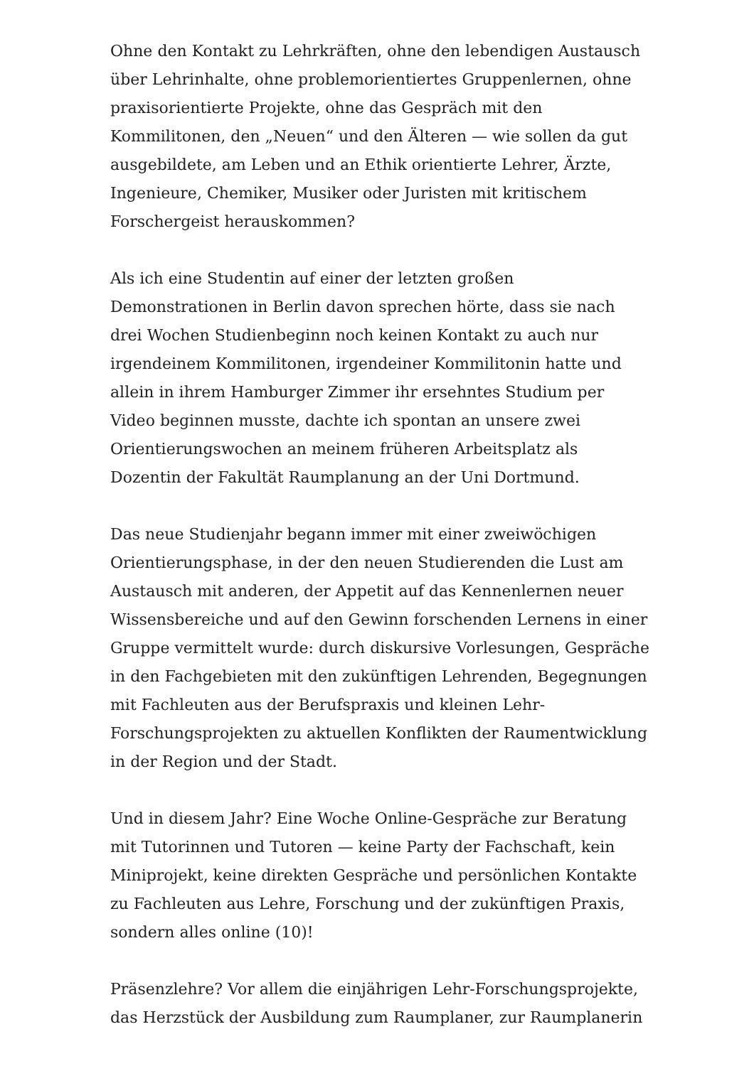Ohne den Kontakt zu Lehrkräften, ohne den lebendigen Austausch über Lehrinhalte, ohne problemorientiertes Gruppenlernen, ohne praxisorientierte Projekte, ohne das Gespräch mit den Kommilitonen, den „Neuen“ und den Älteren — wie sollen da gut ausgebildete, am Leben und an Ethik orientierte Lehrer, Ärzte, Ingenieure, Chemiker, Musiker oder Juristen mit kritischem Forschergeist herauskommen?
Als ich eine Studentin auf einer der letzten großen Demonstrationen in Berlin davon sprechen hörte, dass sie nach drei Wochen Studienbeginn noch keinen Kontakt zu auch nur irgendeinem Kommilitonen, irgendeiner Kommilitonin hatte und allein in ihrem Hamburger Zimmer ihr ersehntes Studium per Video beginnen musste, dachte ich spontan an unsere zwei Orientierungswochen an meinem früheren Arbeitsplatz als Dozentin der Fakultät Raumplanung an der Uni Dortmund.
Das neue Studienjahr begann immer mit einer zweiwöchigen Orientierungsphase, in der den neuen Studierenden die Lust am Austausch mit anderen, der Appetit auf das Kennenlernen neuer Wissensbereiche und auf den Gewinn forschenden Lernens in einer Gruppe vermittelt wurde: durch diskursive Vorlesungen, Gespräche in den Fachgebieten mit den zukünftigen Lehrenden, Begegnungen mit Fachleuten aus der Berufspraxis und kleinen Lehr-Forschungsprojekten zu aktuellen Konflikten der Raumentwicklung in der Region und der Stadt.
Und in diesem Jahr? Eine Woche Online-Gespräche zur Beratung mit Tutorinnen und Tutoren — keine Party der Fachschaft, kein Miniprojekt, keine direkten Gespräche und persönlichen Kontakte zu Fachleuten aus Lehre, Forschung und der zukünftigen Praxis, sondern alles online (10)!
Präsenzlehre? Vor allem die einjährigen Lehr-Forschungsprojekte, das Herzstück der Ausbildung zum Raumplaner, zur Raumplanerin